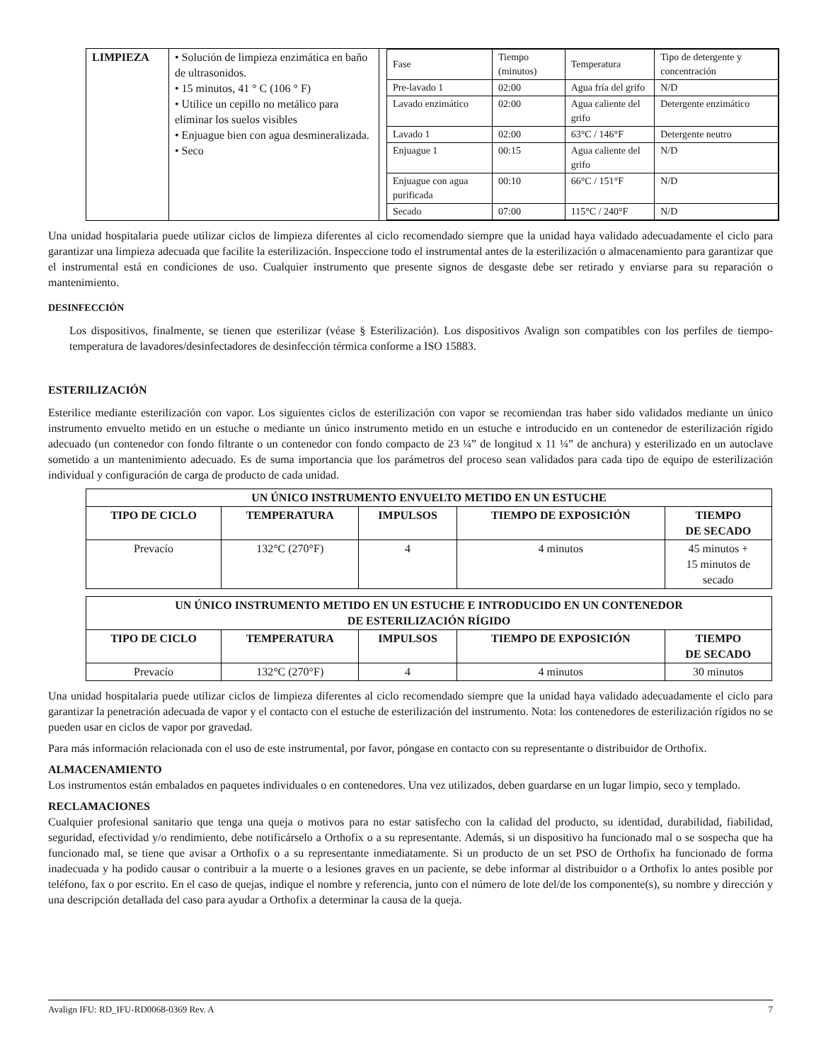| LIMPIEZA | • Solución de limpieza enzimática en baño de ultrasonidos. • 15 minutos, 41 ° C (106 ° F) • Utilice un cepillo no metálico para eliminar los suelos visibles • Enjuague bien con agua desmineralizada. • Seco | / Fase / Tiempo (minutos) / Temperatura / Tipo de detergente y concentración / / Pre-lavado 1 / 02:00 / Agua fría del grifo / N/D / / Lavado enzimático / 02:00 / Agua caliente del grifo / Detergente enzimático / / Lavado 1 / 02:00 / 63°C / 146°F / Detergente neutro / / Enjuague 1 / 00:15 / Agua caliente del grifo / N/D / / Enjuague con agua purificada / 00:10 / 66°C / 151°F / N/D / / Secado / 07:00 / 115°C / 240°F / N/D / |
Una unidad hospitalaria puede utilizar ciclos de limpieza diferentes al ciclo recomendado siempre que la unidad haya validado adecuadamente el ciclo para garantizar una limpieza adecuada que facilite la esterilización. Inspeccione todo el instrumental antes de la esterilización o almacenamiento para garantizar que el instrumental está en condiciones de uso. Cualquier instrumento que presente signos de desgaste debe ser retirado y enviarse para su reparación o mantenimiento.
DESINFECCIÓN
Los dispositivos, finalmente, se tienen que esterilizar (véase § Esterilización). Los dispositivos Avalign son compatibles con los perfiles de tiempo-temperatura de lavadores/desinfectadores de desinfección térmica conforme a ISO 15883.
ESTERILIZACIÓN
Esterilice mediante esterilización con vapor. Los siguientes ciclos de esterilización con vapor se recomiendan tras haber sido validados mediante un único instrumento envuelto metido en un estuche o mediante un único instrumento metido en un estuche e introducido en un contenedor de esterilización rígido adecuado (un contenedor con fondo filtrante o un contenedor con fondo compacto de 23 ¼” de longitud x 11 ¼” de anchura) y esterilizado en un autoclave sometido a un mantenimiento adecuado. Es de suma importancia que los parámetros del proceso sean validados para cada tipo de equipo de esterilización individual y configuración de carga de producto de cada unidad.
| UN ÚNICO INSTRUMENTO ENVUELTO METIDO EN UN ESTUCHE | | | | |
| --- | --- | --- | --- | --- |
| TIPO DE CICLO | TEMPERATURA | IMPULSOS | TIEMPO DE EXPOSICIÓN | TIEMPO DE SECADO |
| Prevacío | 132°C (270°F) | 4 | 4 minutos | 45 minutos + 15 minutos de secado |
| UN ÚNICO INSTRUMENTO METIDO EN UN ESTUCHE E INTRODUCIDO EN UN CONTENEDOR DE ESTERILIZACIÓN RÍGIDO | | | | |
| --- | --- | --- | --- | --- |
| TIPO DE CICLO | TEMPERATURA | IMPULSOS | TIEMPO DE EXPOSICIÓN | TIEMPO DE SECADO |
| Prevacío | 132°C (270°F) | 4 | 4 minutos | 30 minutos |
Una unidad hospitalaria puede utilizar ciclos de limpieza diferentes al ciclo recomendado siempre que la unidad haya validado adecuadamente el ciclo para garantizar la penetración adecuada de vapor y el contacto con el estuche de esterilización del instrumento. Nota: los contenedores de esterilización rígidos no se pueden usar en ciclos de vapor por gravedad.
Para más información relacionada con el uso de este instrumental, por favor, póngase en contacto con su representante o distribuidor de Orthofix.
ALMACENAMIENTO
Los instrumentos están embalados en paquetes individuales o en contenedores. Una vez utilizados, deben guardarse en un lugar limpio, seco y templado.
RECLAMACIONES
Cualquier profesional sanitario que tenga una queja o motivos para no estar satisfecho con la calidad del producto, su identidad, durabilidad, fiabilidad, seguridad, efectividad y/o rendimiento, debe notificárselo a Orthofix o a su representante. Además, si un dispositivo ha funcionado mal o se sospecha que ha funcionado mal, se tiene que avisar a Orthofix o a su representante inmediatamente. Si un producto de un set PSO de Orthofix ha funcionado de forma inadecuada y ha podido causar o contribuir a la muerte o a lesiones graves en un paciente, se debe informar al distribuidor o a Orthofix lo antes posible por teléfono, fax o por escrito. En el caso de quejas, indique el nombre y referencia, junto con el número de lote del/de los componente(s), su nombre y dirección y una descripción detallada del caso para ayudar a Orthofix a determinar la causa de la queja.
Avalign IFU: RD_IFU-RD0068-0369 Rev. A 7